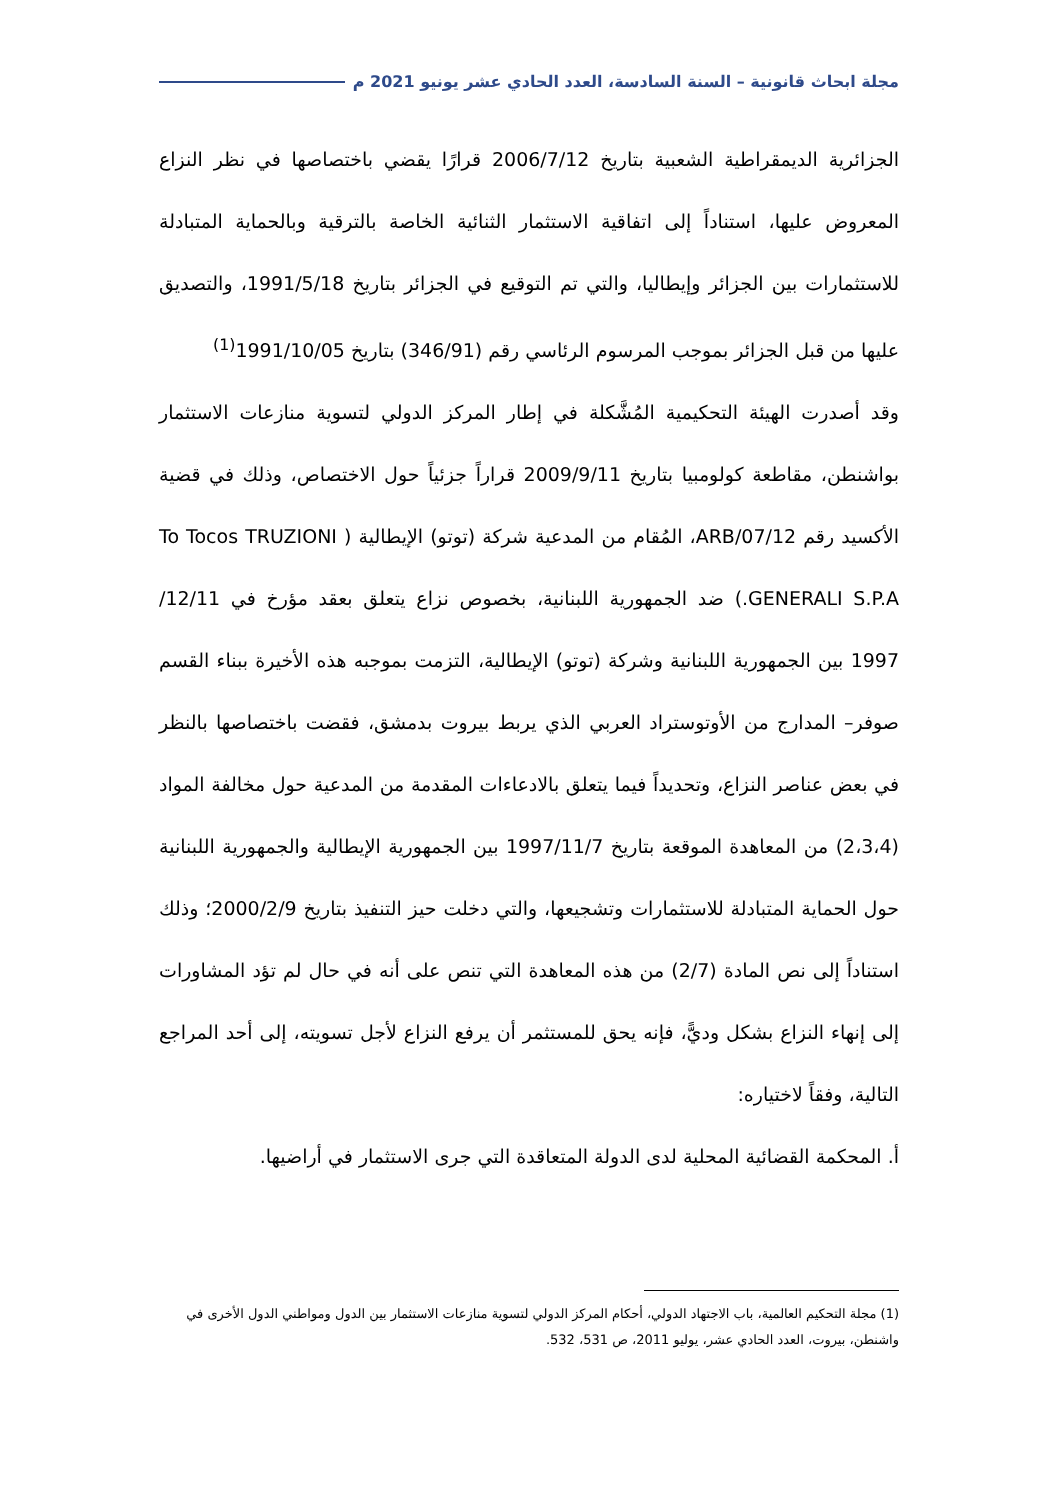مجلة ابحاث قانونية – السنة السادسة، العدد الحادي عشر يونيو 2021 م
الجزائرية الديمقراطية الشعبية بتاريخ 2006/7/12 قرارًا يقضي باختصاصها في نظر النزاع المعروض عليها، استناداً إلى اتفاقية الاستثمار الثنائية الخاصة بالترقية وبالحماية المتبادلة للاستثمارات بين الجزائر وإيطاليا، والتي تم التوقيع في الجزائر بتاريخ 1991/5/18، والتصديق عليها من قبل الجزائر بموجب المرسوم الرئاسي رقم (346/91) بتاريخ 1991/10/05<sup>(1)</sup>
وقد أصدرت الهيئة التحكيمية المُشَّكلة في إطار المركز الدولي لتسوية منازعات الاستثمار بواشنطن، مقاطعة كولومبيا بتاريخ 2009/9/11 قراراً جزئياً حول الاختصاص، وذلك في قضية الأكسيد رقم ARB/07/12، المُقام من المدعية شركة (توتو) الإيطالية ( To Tocos TRUZIONI GENERALI S.P.A.) ضد الجمهورية اللبنانية، بخصوص نزاع يتعلق بعقد مؤرخ في 12/11/ 1997 بين الجمهورية اللبنانية وشركة (توتو) الإيطالية، التزمت بموجبه هذه الأخيرة ببناء القسم صوفر– المدارج من الأوتوستراد العربي الذي يربط بيروت بدمشق، فقضت باختصاصها بالنظر في بعض عناصر النزاع، وتحديداً فيما يتعلق بالادعاءات المقدمة من المدعية حول مخالفة المواد (2،3،4) من المعاهدة الموقعة بتاريخ 1997/11/7 بين الجمهورية الإيطالية والجمهورية اللبنانية حول الحماية المتبادلة للاستثمارات وتشجيعها، والتي دخلت حيز التنفيذ بتاريخ 2000/2/9؛ وذلك استناداً إلى نص المادة (2/7) من هذه المعاهدة التي تنص على أنه في حال لم تؤد المشاورات إلى إنهاء النزاع بشكل وديًّ، فإنه يحق للمستثمر أن يرفع النزاع لأجل تسويته، إلى أحد المراجع التالية، وفقاً لاختياره:
أ. المحكمة القضائية المحلية لدى الدولة المتعاقدة التي جرى الاستثمار في أراضيها.
(1) مجلة التحكيم العالمية، باب الاجتهاد الدولي، أحكام المركز الدولي لتسوية منازعات الاستثمار بين الدول ومواطني الدول الأخرى في واشنطن، بيروت، العدد الحادي عشر، يوليو 2011، ص 531، 532.